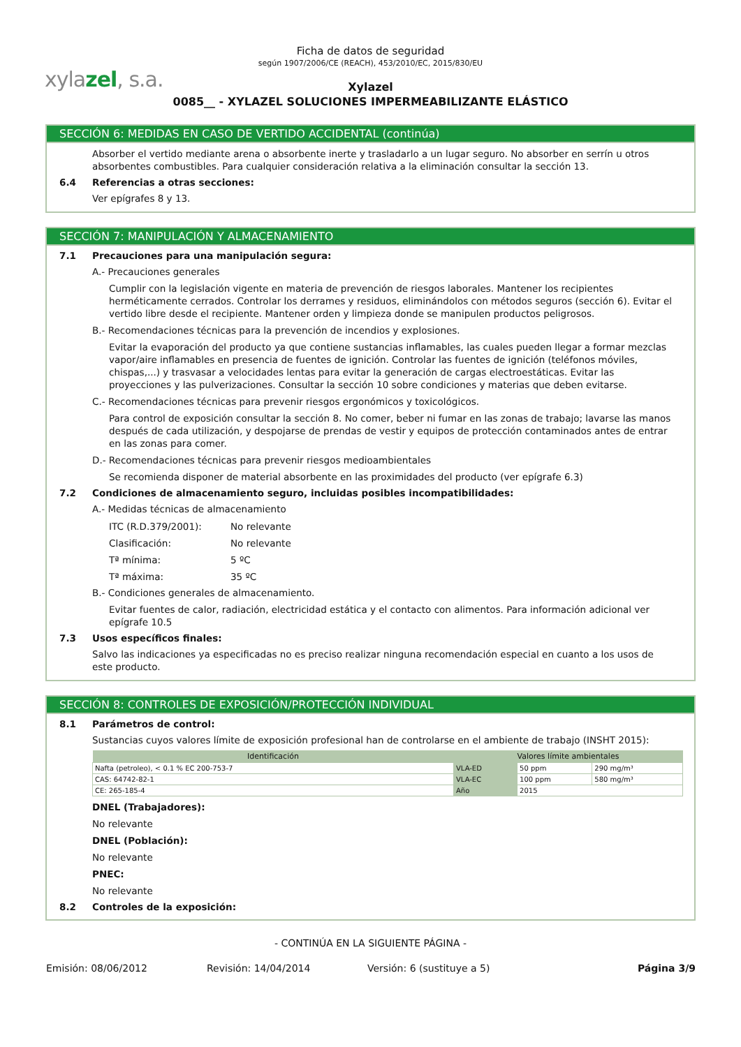xylazel, s.a.
Ficha de datos de seguridad
según 1907/2006/CE (REACH), 453/2010/EC, 2015/830/EU
Xylazel
0085__ - XYLAZEL SOLUCIONES IMPERMEABILIZANTE ELÁSTICO
SECCIÓN 6: MEDIDAS EN CASO DE VERTIDO ACCIDENTAL (continúa)
Absorber el vertido mediante arena o absorbente inerte y trasladarlo a un lugar seguro. No absorber en serrín u otros absorbentes combustibles. Para cualquier consideración relativa a la eliminación consultar la sección 13.
6.4 Referencias a otras secciones:
Ver epígrafes 8 y 13.
SECCIÓN 7: MANIPULACIÓN Y ALMACENAMIENTO
7.1 Precauciones para una manipulación segura:
A.- Precauciones generales
Cumplir con la legislación vigente en materia de prevención de riesgos laborales. Mantener los recipientes herméticamente cerrados. Controlar los derrames y residuos, eliminándolos con métodos seguros (sección 6). Evitar el vertido libre desde el recipiente. Mantener orden y limpieza donde se manipulen productos peligrosos.
B.- Recomendaciones técnicas para la prevención de incendios y explosiones.
Evitar la evaporación del producto ya que contiene sustancias inflamables, las cuales pueden llegar a formar mezclas vapor/aire inflamables en presencia de fuentes de ignición. Controlar las fuentes de ignición (teléfonos móviles, chispas,...) y trasvasar a velocidades lentas para evitar la generación de cargas electroestáticas. Evitar las proyecciones y las pulverizaciones. Consultar la sección 10 sobre condiciones y materias que deben evitarse.
C.- Recomendaciones técnicas para prevenir riesgos ergonómicos y toxicológicos.
Para control de exposición consultar la sección 8. No comer, beber ni fumar en las zonas de trabajo; lavarse las manos después de cada utilización, y despojarse de prendas de vestir y equipos de protección contaminados antes de entrar en las zonas para comer.
D.- Recomendaciones técnicas para prevenir riesgos medioambientales
Se recomienda disponer de material absorbente en las proximidades del producto (ver epígrafe 6.3)
7.2 Condiciones de almacenamiento seguro, incluidas posibles incompatibilidades:
A.- Medidas técnicas de almacenamiento
ITC (R.D.379/2001): No relevante
Clasificación: No relevante
Tª mínima: 5 ºC
Tª máxima: 35 ºC
B.- Condiciones generales de almacenamiento.
Evitar fuentes de calor, radiación, electricidad estática y el contacto con alimentos. Para información adicional ver epígrafe 10.5
7.3 Usos específicos finales:
Salvo las indicaciones ya especificadas no es preciso realizar ninguna recomendación especial en cuanto a los usos de este producto.
SECCIÓN 8: CONTROLES DE EXPOSICIÓN/PROTECCIÓN INDIVIDUAL
8.1 Parámetros de control:
Sustancias cuyos valores límite de exposición profesional han de controlarse en el ambiente de trabajo (INSHT 2015):
| Identificación | Valores límite ambientales | | |
| --- | --- | --- | --- |
| Nafta (petroleo), < 0.1 % EC 200-753-7 | VLA-ED | 50 ppm | 290 mg/m³ |
| CAS: 64742-82-1 | VLA-EC | 100 ppm | 580 mg/m³ |
| CE: 265-185-4 | Año | 2015 | |
DNEL (Trabajadores):
No relevante
DNEL (Población):
No relevante
PNEC:
No relevante
8.2 Controles de la exposición:
- CONTINÚA EN LA SIGUIENTE PÁGINA -
Emisión: 08/06/2012 Revisión: 14/04/2014 Versión: 6 (sustituye a 5) Página 3/9